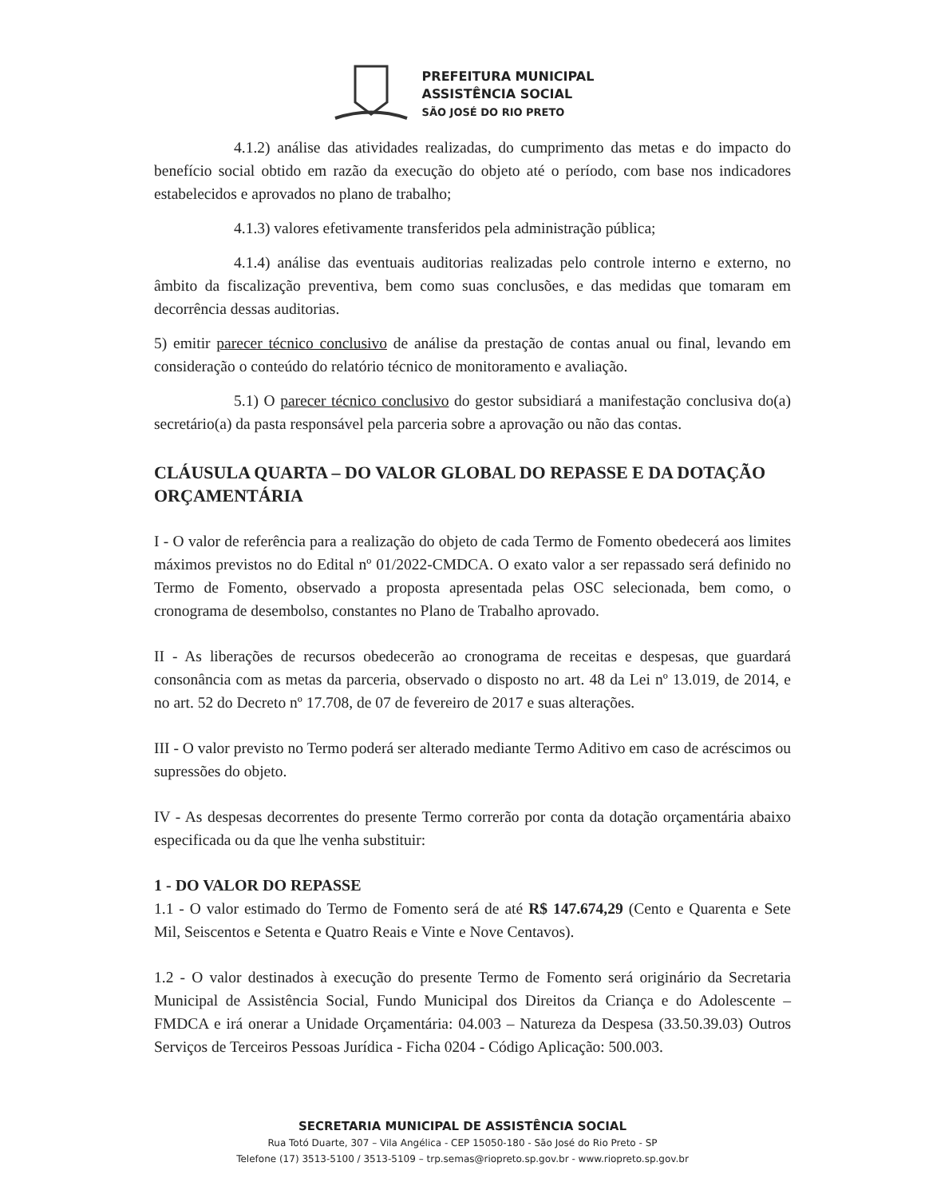PREFEITURA MUNICIPAL
ASSISTÊNCIA SOCIAL
SÃO JOSÉ DO RIO PRETO
4.1.2) análise das atividades realizadas, do cumprimento das metas e do impacto do benefício social obtido em razão da execução do objeto até o período, com base nos indicadores estabelecidos e aprovados no plano de trabalho;
4.1.3) valores efetivamente transferidos pela administração pública;
4.1.4) análise das eventuais auditorias realizadas pelo controle interno e externo, no âmbito da fiscalização preventiva, bem como suas conclusões, e das medidas que tomaram em decorrência dessas auditorias.
5) emitir parecer técnico conclusivo de análise da prestação de contas anual ou final, levando em consideração o conteúdo do relatório técnico de monitoramento e avaliação.
5.1) O parecer técnico conclusivo do gestor subsidiará a manifestação conclusiva do(a) secretário(a) da pasta responsável pela parceria sobre a aprovação ou não das contas.
CLÁUSULA QUARTA – DO VALOR GLOBAL DO REPASSE E DA DOTAÇÃO ORÇAMENTÁRIA
I - O valor de referência para a realização do objeto de cada Termo de Fomento obedecerá aos limites máximos previstos no do Edital nº 01/2022-CMDCA. O exato valor a ser repassado será definido no Termo de Fomento, observado a proposta apresentada pelas OSC selecionada, bem como, o cronograma de desembolso, constantes no Plano de Trabalho aprovado.
II - As liberações de recursos obedecerão ao cronograma de receitas e despesas, que guardará consonância com as metas da parceria, observado o disposto no art. 48 da Lei nº 13.019, de 2014, e no art. 52 do Decreto nº 17.708, de 07 de fevereiro de 2017 e suas alterações.
III - O valor previsto no Termo poderá ser alterado mediante Termo Aditivo em caso de acréscimos ou supressões do objeto.
IV - As despesas decorrentes do presente Termo correrão por conta da dotação orçamentária abaixo especificada ou da que lhe venha substituir:
1 - DO VALOR DO REPASSE
1.1 - O valor estimado do Termo de Fomento será de até R$ 147.674,29 (Cento e Quarenta e Sete Mil, Seiscentos e Setenta e Quatro Reais e Vinte e Nove Centavos).
1.2 - O valor destinados à execução do presente Termo de Fomento será originário da Secretaria Municipal de Assistência Social, Fundo Municipal dos Direitos da Criança e do Adolescente – FMDCA e irá onerar a Unidade Orçamentária: 04.003 – Natureza da Despesa (33.50.39.03) Outros Serviços de Terceiros Pessoas Jurídica - Ficha 0204 - Código Aplicação: 500.003.
SECRETARIA MUNICIPAL DE ASSISTÊNCIA SOCIAL
Rua Totó Duarte, 307 – Vila Angélica - CEP 15050-180 - São José do Rio Preto - SP
Telefone (17) 3513-5100 / 3513-5109 – trp.semas@riopreto.sp.gov.br - www.riopreto.sp.gov.br